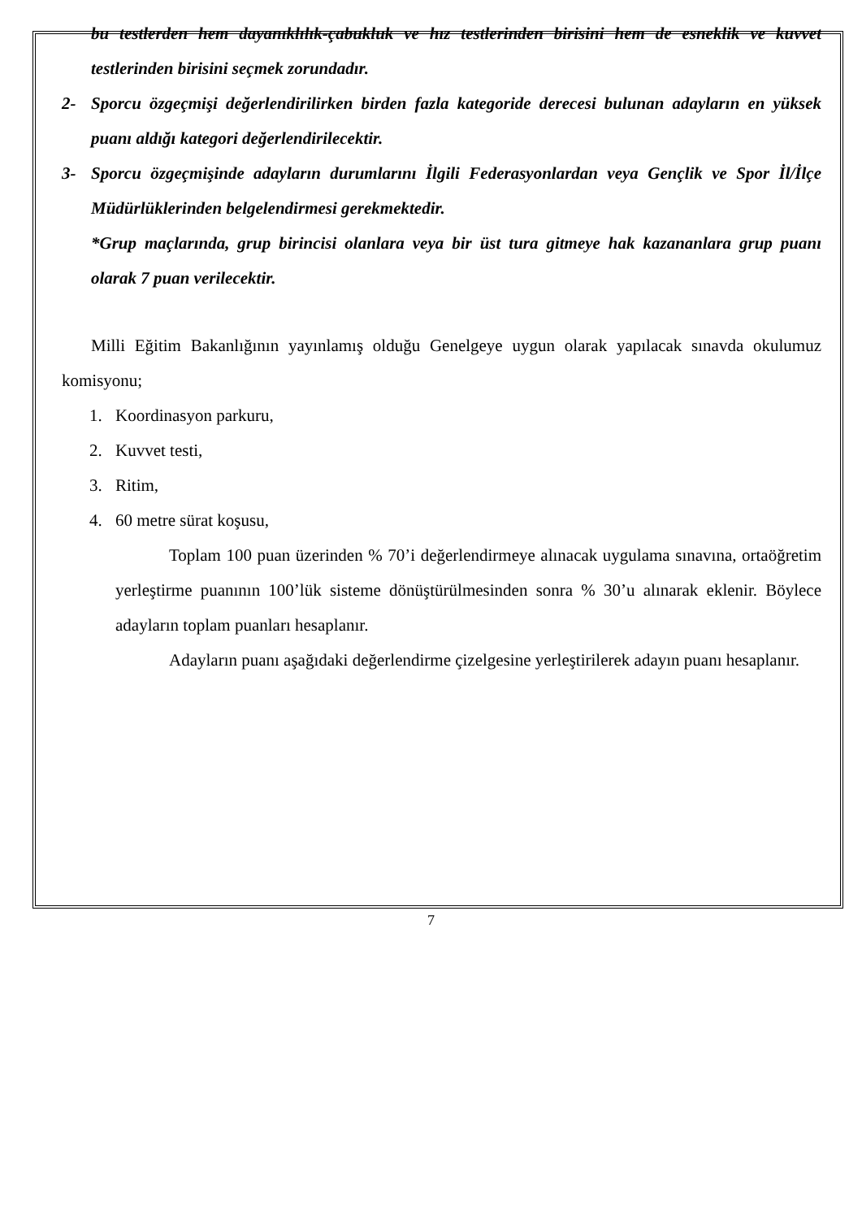bu testlerden hem dayanıklılık-çabukluk ve hız testlerinden birisini hem de esneklik ve kuvvet testlerinden birisini seçmek zorundadır.
2- Sporcu özgeçmişi değerlendirilirken birden fazla kategoride derecesi bulunan adayların en yüksek puanı aldığı kategori değerlendirilecektir.
3- Sporcu özgeçmişinde adayların durumlarını İlgili Federasyonlardan veya Gençlik ve Spor İl/İlçe Müdürlüklerinden belgelendirmesi gerekmektedir.
*Grup maçlarında, grup birincisi olanlara veya bir üst tura gitmeye hak kazananlara grup puanı olarak 7 puan verilecektir.
Milli Eğitim Bakanlığının yayınlamış olduğu Genelgeye uygun olarak yapılacak sınavda okulumuz komisyonu;
1. Koordinasyon parkuru,
2. Kuvvet testi,
3. Ritim,
4. 60 metre sürat koşusu,
Toplam 100 puan üzerinden % 70’i değerlendirmeye alınacak uygulama sınavına, ortaöğretim yerleştirme puanının 100’lük sisteme dönüştürülmesinden sonra % 30’u alınarak eklenir. Böylece adayların toplam puanları hesaplanır.
Adayların puanı aşağıdaki değerlendirme çizelgesine yerleştirilerek adayın puanı hesaplanır.
7